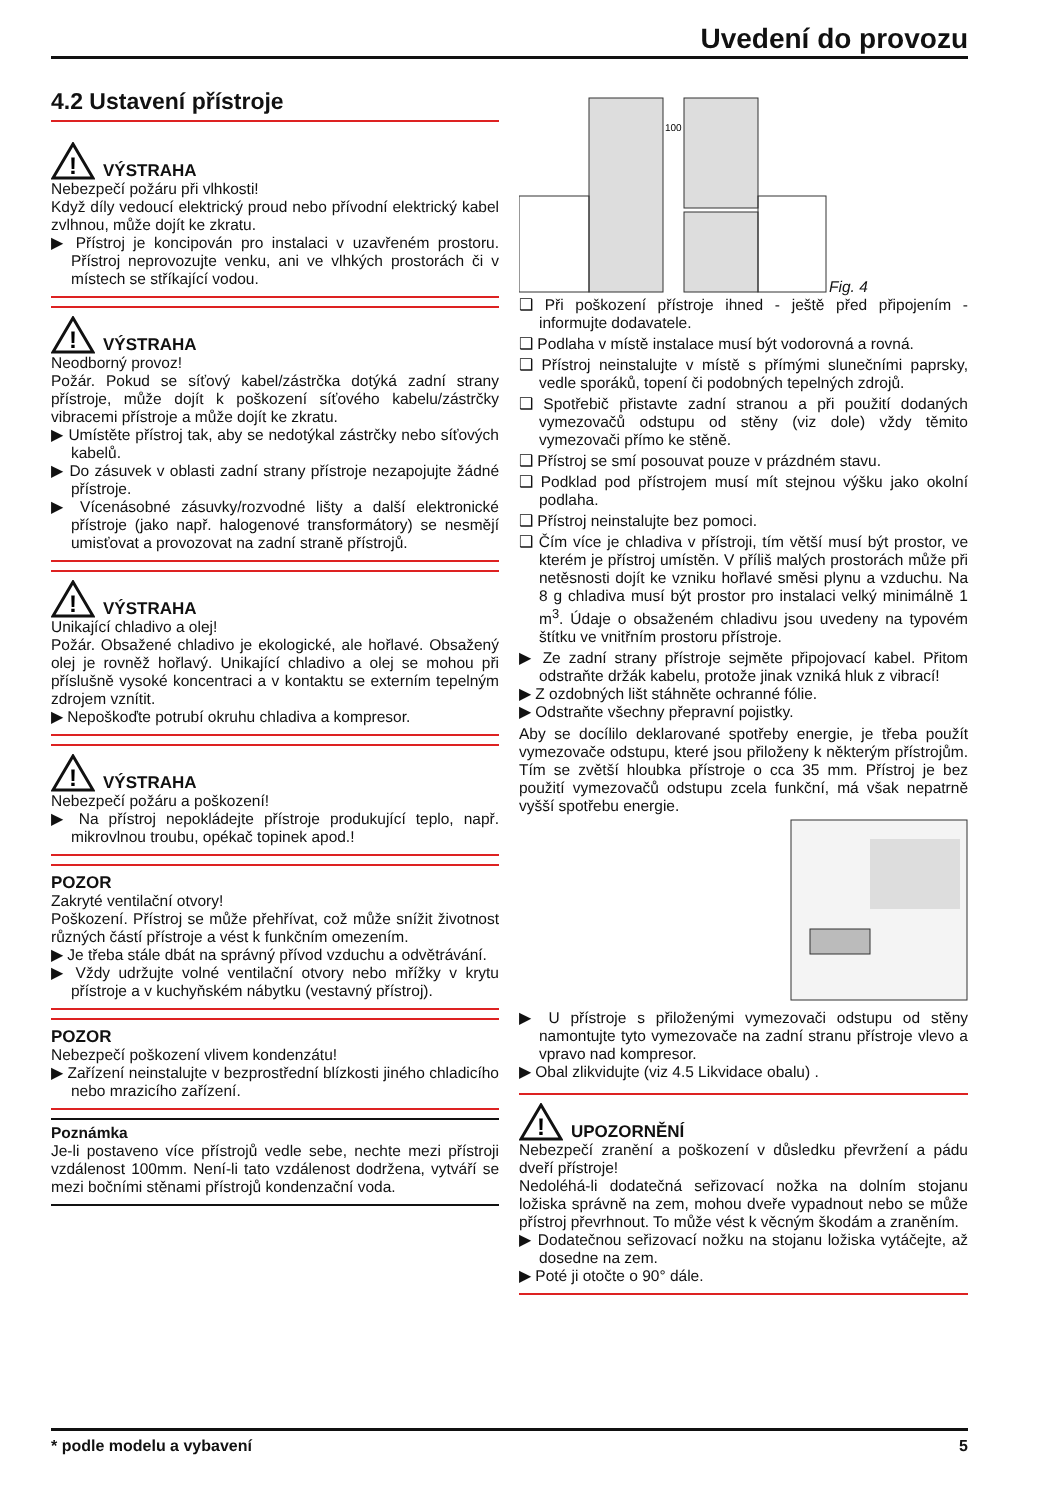Uvedení do provozu
4.2 Ustavení přístroje
!
VÝSTRAHA
Nebezpečí požáru při vlhkosti!
Když díly vedoucí elektrický proud nebo přívodní elektrický kabel zvlhnou, může dojít ke zkratu.
▶ Přístroj je koncipován pro instalaci v uzavřeném prostoru. Přístroj neprovozujte venku, ani ve vlhkých prostorách či v místech se stříkající vodou.
!
VÝSTRAHA
Neodborný provoz!
Požár. Pokud se síťový kabel/zástrčka dotýká zadní strany přístroje, může dojít k poškození síťového kabelu/zástrčky vibracemi přístroje a může dojít ke zkratu.
▶ Umístěte přístroj tak, aby se nedotýkal zástrčky nebo síťových kabelů.
▶ Do zásuvek v oblasti zadní strany přístroje nezapojujte žádné přístroje.
▶ Vícenásobné zásuvky/rozvodné lišty a další elektronické přístroje (jako např. halogenové transformátory) se nesmějí umisťovat a provozovat na zadní straně přístrojů.
!
VÝSTRAHA
Unikající chladivo a olej!
Požár. Obsažené chladivo je ekologické, ale hořlavé. Obsažený olej je rovněž hořlavý. Unikající chladivo a olej se mohou při příslušně vysoké koncentraci a v kontaktu se externím tepelným zdrojem vznítit.
▶ Nepoškoďte potrubí okruhu chladiva a kompresor.
!
VÝSTRAHA
Nebezpečí požáru a poškození!
▶ Na přístroj nepokládejte přístroje produkující teplo, např. mikrovlnou troubu, opékač topinek apod.!
POZOR
Zakryté ventilační otvory!
Poškození. Přístroj se může přehřívat, což může snížit životnost různých částí přístroje a vést k funkčním omezením.
▶ Je třeba stále dbát na správný přívod vzduchu a odvětrávání.
▶ Vždy udržujte volné ventilační otvory nebo mřížky v krytu přístroje a v kuchyňském nábytku (vestavný přístroj).
POZOR
Nebezpečí poškození vlivem kondenzátu!
▶ Zařízení neinstalujte v bezprostřední blízkosti jiného chladicího nebo mrazicího zařízení.
Poznámka
Je-li postaveno více přístrojů vedle sebe, nechte mezi přístroji vzdálenost 100mm. Není-li tato vzdálenost dodržena, vytváří se mezi bočními stěnami přístrojů kondenzační voda.
100
Fig. 4
❑ Při poškození přístroje ihned - ještě před připojením - informujte dodavatele.
❑ Podlaha v místě instalace musí být vodorovná a rovná.
❑ Přístroj neinstalujte v místě s přímými slunečními paprsky, vedle sporáků, topení či podobných tepelných zdrojů.
❑ Spotřebič přistavte zadní stranou a při použití dodaných vymezovačů odstupu od stěny (viz dole) vždy těmito vymezovači přímo ke stěně.
❑ Přístroj se smí posouvat pouze v prázdném stavu.
❑ Podklad pod přístrojem musí mít stejnou výšku jako okolní podlaha.
❑ Přístroj neinstalujte bez pomoci.
❑ Čím více je chladiva v přístroji, tím větší musí být prostor, ve kterém je přístroj umístěn. V příliš malých prostorách může při netěsnosti dojít ke vzniku hořlavé směsi plynu a vzduchu. Na 8 g chladiva musí být prostor pro instalaci velký minimálně 1 m<sup>3</sup>. Údaje o obsaženém chladivu jsou uvedeny na typovém štítku ve vnitřním prostoru přístroje.
▶ Ze zadní strany přístroje sejměte připojovací kabel. Přitom odstraňte držák kabelu, protože jinak vzniká hluk z vibrací!
▶ Z ozdobných lišt stáhněte ochranné fólie.
▶ Odstraňte všechny přepravní pojistky.
Aby se docílilo deklarované spotřeby energie, je třeba použít vymezovače odstupu, které jsou přiloženy k některým přístrojům. Tím se zvětší hloubka přístroje o cca 35 mm. Přístroj je bez použití vymezovačů odstupu zcela funkční, má však nepatrně vyšší spotřebu energie.
▶ U přístroje s přiloženými vymezovači odstupu od stěny namontujte tyto vymezovače na zadní stranu přístroje vlevo a vpravo nad kompresor.
▶ Obal zlikvidujte (viz 4.5 Likvidace obalu) .
!
UPOZORNĚNÍ
Nebezpečí zranění a poškození v důsledku převržení a pádu dveří přístroje!
Nedoléhá-li dodatečná seřizovací nožka na dolním stojanu ložiska správně na zem, mohou dveře vypadnout nebo se může přístroj převrhnout. To může vést k věcným škodám a zraněním.
▶ Dodatečnou seřizovací nožku na stojanu ložiska vytáčejte, až dosedne na zem.
▶ Poté ji otočte o 90° dále.
* podle modelu a vybavení 5